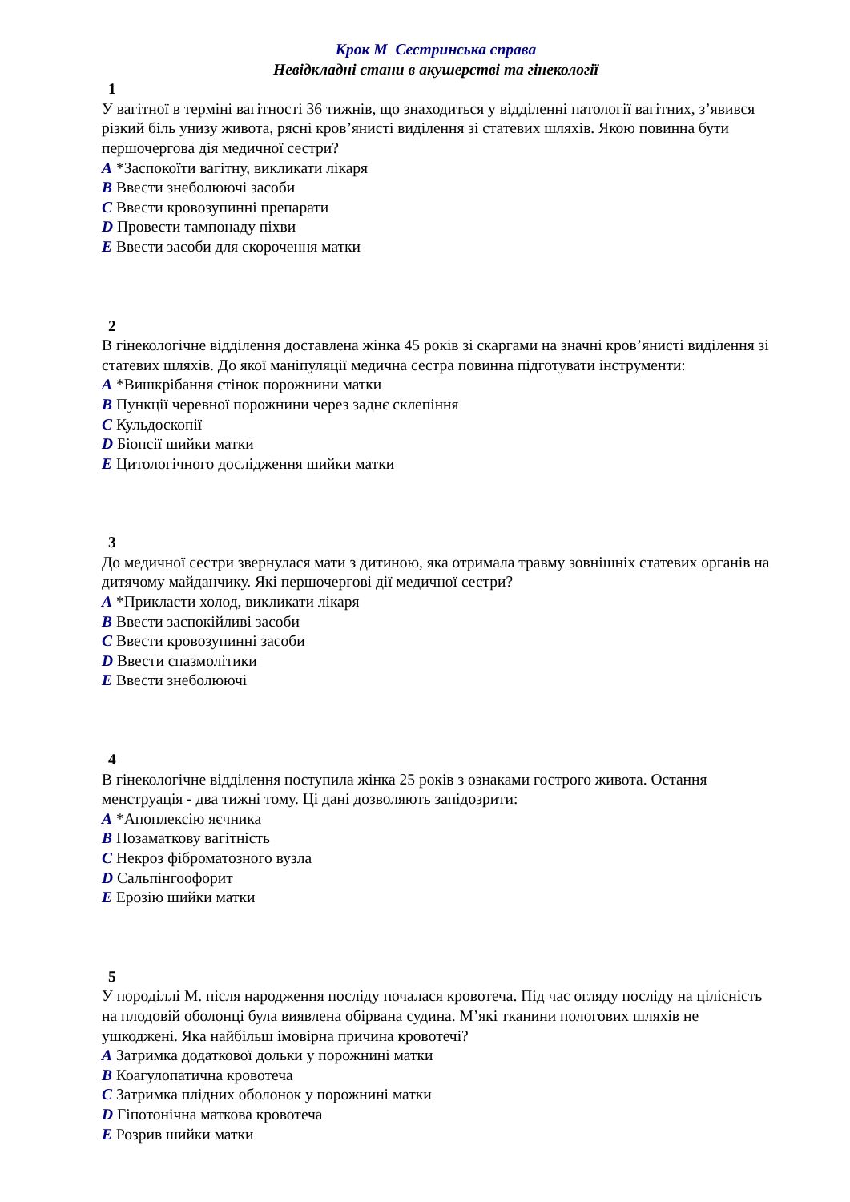Крок М Сестринська справа
Невідкладні стани в акушерстві та гінекології
1
У вагітної в терміні вагітності 36 тижнів, що знаходиться у відділенні патології вагітних, з’явився різкий біль унизу живота, рясні кров’янисті виділення зі статевих шляхів. Якою повинна бути першочергова дія медичної сестри?
A *Заспокоїти вагітну, викликати лікаря
B Ввести знеболюючі засоби
C Ввести кровозупинні препарати
D Провести тампонаду піхви
E Ввести засоби для скорочення матки
2
В гінекологічне відділення доставлена жінка 45 років зі скаргами на значні кров’янисті виділення зі статевих шляхів. До якої маніпуляції медична сестра повинна підготувати інструменти:
A *Вишкрібання стінок порожнини матки
B Пункції черевної порожнини через заднє склепіння
C Кульдоскопії
D Біопсії шийки матки
E Цитологічного дослідження шийки матки
3
До медичної сестри звернулася мати з дитиною, яка отримала травму зовнішніх статевих органів на дитячому майданчику. Які першочергові дії медичної сестри?
A *Прикласти холод, викликати лікаря
B Ввести заспокійливі засоби
C Ввести кровозупинні засоби
D Ввести спазмолітики
E Ввести знеболюючі
4
В гінекологічне відділення поступила жінка 25 років з ознаками гострого живота. Остання менструація - два тижні тому. Ці дані дозволяють запідозрити:
A *Апоплексію яєчника
B Позаматкову вагітність
C Некроз фіброматозного вузла
D Сальпінгоофорит
E Ерозію шийки матки
5
У породіллі М. після народження посліду почалася кровотеча. Під час огляду посліду на цілісність на плодовій оболонці була виявлена обірвана судина. М’які тканини пологових шляхів не ушкоджені. Яка найбільш імовірна причина кровотечі?
A Затримка додаткової дольки у порожнині матки
B Коагулопатична кровотеча
C Затримка плідних оболонок у порожнині матки
D Гіпотонічна маткова кровотеча
E Розрив шийки матки